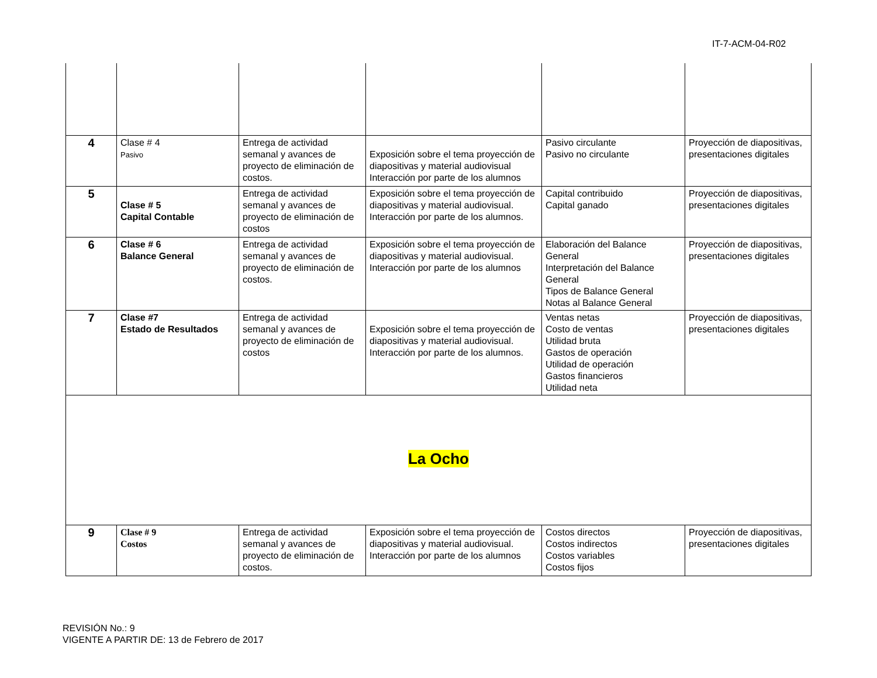IT-7-ACM-04-R02
| 4 | Clase # 4 Pasivo | Entrega de actividad semanal y avances de proyecto de eliminación de costos. | Exposición sobre el tema proyección de diapositivas y material audiovisual Interacción por parte de los alumnos | Pasivo circulante Pasivo no circulante | Proyección de diapositivas, presentaciones digitales |
| 5 | Clase # 5 Capital Contable | Entrega de actividad semanal y avances de proyecto de eliminación de costos | Exposición sobre el tema proyección de diapositivas y material audiovisual. Interacción por parte de los alumnos. | Capital contribuido Capital ganado | Proyección de diapositivas, presentaciones digitales |
| 6 | Clase # 6 Balance General | Entrega de actividad semanal y avances de proyecto de eliminación de costos. | Exposición sobre el tema proyección de diapositivas y material audiovisual. Interacción por parte de los alumnos | Elaboración del Balance General Interpretación del Balance General Tipos de Balance General Notas al Balance General | Proyección de diapositivas, presentaciones digitales |
| 7 | Clase #7 Estado de Resultados | Entrega de actividad semanal y avances de proyecto de eliminación de costos | Exposición sobre el tema proyección de diapositivas y material audiovisual. Interacción por parte de los alumnos. | Ventas netas Costo de ventas Utilidad bruta Gastos de operación Utilidad de operación Gastos financieros Utilidad neta | Proyección de diapositivas, presentaciones digitales |
| La Ocho | | | | | |
| 9 | Clase # 9 Costos | Entrega de actividad semanal y avances de proyecto de eliminación de costos. | Exposición sobre el tema proyección de diapositivas y material audiovisual. Interacción por parte de los alumnos | Costos directos Costos indirectos Costos variables Costos fijos | Proyección de diapositivas, presentaciones digitales |
REVISIÓN No.: 9
VIGENTE A PARTIR DE: 13 de Febrero de 2017